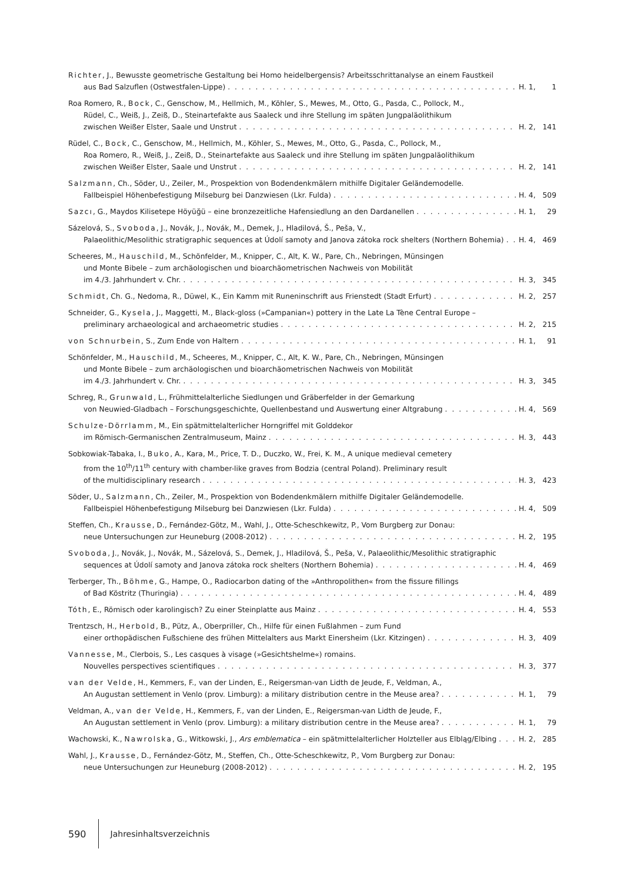Richter, J., Bewusste geometrische Gestaltung bei Homo heidelbergensis? Arbeitsschrittanalyse an einem Faustkeil
aus Bad Salzuflen (Ostwestfalen-Lippe) H. 1, 1
Roa Romero, R., Bock, C., Genschow, M., Hellmich, M., Köhler, S., Mewes, M., Otto, G., Pasda, C., Pollock, M.,
Rüdel, C., Weiß, J., Zeiß, D., Steinartefakte aus Saaleck und ihre Stellung im späten Jungpaläolithikum
zwischen Weißer Elster, Saale und Unstrut H. 2, 141
Rüdel, C., Bock, C., Genschow, M., Hellmich, M., Köhler, S., Mewes, M., Otto, G., Pasda, C., Pollock, M.,
Roa Romero, R., Weiß, J., Zeiß, D., Steinartefakte aus Saaleck und ihre Stellung im späten Jungpaläolithikum
zwischen Weißer Elster, Saale und Unstrut H. 2, 141
Salzmann, Ch., Söder, U., Zeiler, M., Prospektion von Bodendenkmälern mithilfe Digitaler Geländemodelle.
Fallbeispiel Höhenbefestigung Milseburg bei Danzwiesen (Lkr. Fulda) H. 4, 509
Sazcı, G., Maydos Kilisetepe Höyüğü – eine bronzezeitliche Hafensiedlung an den Dardanellen H. 1, 29
Sázelová, S., Svoboda, J., Novák, J., Novák, M., Demek, J., Hladilová, Š., Peša, V.,
Palaeolithic/Mesolithic stratigraphic sequences at Údolí samoty and Janova zátoka rock shelters (Northern Bohemia) H. 4, 469
Scheeres, M., Hauschild, M., Schönfelder, M., Knipper, C., Alt, K. W., Pare, Ch., Nebringen, Münsingen
und Monte Bibele – zum archäologischen und bioarchäometrischen Nachweis von Mobilität
im 4./3. Jahrhundert v. Chr. H. 3, 345
Schmidt, Ch. G., Nedoma, R., Düwel, K., Ein Kamm mit Runeninschrift aus Frienstedt (Stadt Erfurt) H. 2, 257
Schneider, G., Kysela, J., Maggetti, M., Black-gloss (»Campanian«) pottery in the Late La Tène Central Europe –
preliminary archaeological and archaeometric studies H. 2, 215
von Schnurbein, S., Zum Ende von Haltern H. 1, 91
Schönfelder, M., Hauschild, M., Scheeres, M., Knipper, C., Alt, K. W., Pare, Ch., Nebringen, Münsingen
und Monte Bibele – zum archäologischen und bioarchäometrischen Nachweis von Mobilität
im 4./3. Jahrhundert v. Chr. H. 3, 345
Schreg, R., Grunwald, L., Frühmittelalterliche Siedlungen und Gräberfelder in der Gemarkung
von Neuwied-Gladbach – Forschungsgeschichte, Quellenbestand und Auswertung einer Altgrabung H. 4, 569
Schulze-Dörrlamm, M., Ein spätmittelalterlicher Horngriffel mit Golddekor
im Römisch-Germanischen Zentralmuseum, Mainz H. 3, 443
Sobkowiak-Tabaka, I., Buko, A., Kara, M., Price, T. D., Duczko, W., Frei, K. M., A unique medieval cemetery
from the 10<sup>th</sup>/11<sup>th</sup> century with chamber-like graves from Bodzia (central Poland). Preliminary result
of the multidisciplinary research H. 3, 423
Söder, U., Salzmann, Ch., Zeiler, M., Prospektion von Bodendenkmälern mithilfe Digitaler Geländemodelle.
Fallbeispiel Höhenbefestigung Milseburg bei Danzwiesen (Lkr. Fulda) H. 4, 509
Steffen, Ch., Krausse, D., Fernández-Götz, M., Wahl, J., Otte-Scheschkewitz, P., Vom Burgberg zur Donau:
neue Untersuchungen zur Heuneburg (2008-2012) H. 2, 195
Svoboda, J., Novák, J., Novák, M., Sázelová, S., Demek, J., Hladilová, Š., Peša, V., Palaeolithic/Mesolithic stratigraphic
sequences at Údolí samoty and Janova zátoka rock shelters (Northern Bohemia) H. 4, 469
Terberger, Th., Böhme, G., Hampe, O., Radiocarbon dating of the »Anthropolithen« from the fissure fillings
of Bad Köstritz (Thuringia) H. 4, 489
Tóth, E., Römisch oder karolingisch? Zu einer Steinplatte aus Mainz H. 4, 553
Trentzsch, H., Herbold, B., Pütz, A., Oberpriller, Ch., Hilfe für einen Fußlahmen – zum Fund
einer orthopädischen Fußschiene des frühen Mittelalters aus Markt Einersheim (Lkr. Kitzingen) H. 3, 409
Vannesse, M., Clerbois, S., Les casques à visage (»Gesichtshelme«) romains.
Nouvelles perspectives scientifiques H. 3, 377
van der Velde, H., Kemmers, F., van der Linden, E., Reigersman-van Lidth de Jeude, F., Veldman, A.,
An Augustan settlement in Venlo (prov. Limburg): a military distribution centre in the Meuse area? H. 1, 79
Veldman, A., van der Velde, H., Kemmers, F., van der Linden, E., Reigersman-van Lidth de Jeude, F.,
An Augustan settlement in Venlo (prov. Limburg): a military distribution centre in the Meuse area? H. 1, 79
Wachowski, K., Nawrolska, G., Witkowski, J., Ars emblematica – ein spätmittelalterlicher Holzteller aus Elbląg/Elbing H. 2, 285
Wahl, J., Krausse, D., Fernández-Götz, M., Steffen, Ch., Otte-Scheschkewitz, P., Vom Burgberg zur Donau:
neue Untersuchungen zur Heuneburg (2008-2012) H. 2, 195
590 Jahresinhaltsverzeichnis